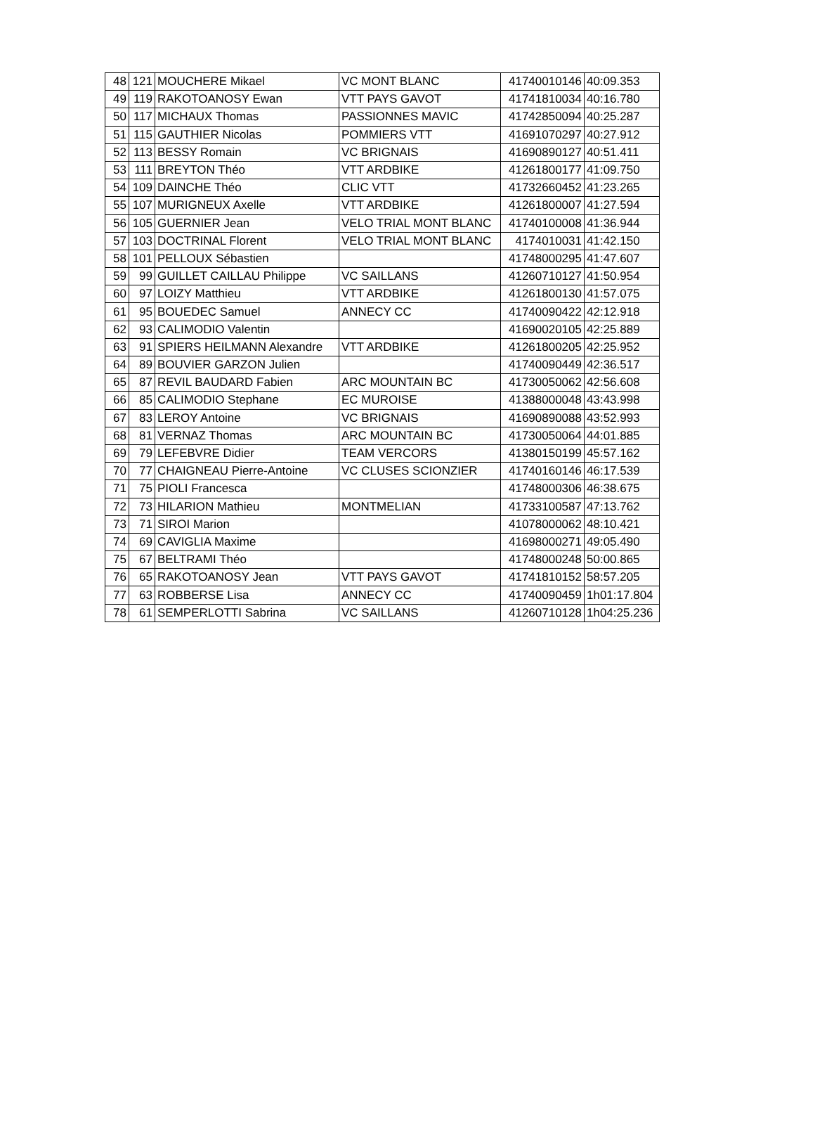| 48 | 121 | MOUCHERE Mikael | VC MONT BLANC | 41740010146 | 40:09.353 |
| 49 | 119 | RAKOTOANOSY Ewan | VTT PAYS GAVOT | 41741810034 | 40:16.780 |
| 50 | 117 | MICHAUX Thomas | PASSIONNES MAVIC | 41742850094 | 40:25.287 |
| 51 | 115 | GAUTHIER Nicolas | POMMIERS VTT | 41691070297 | 40:27.912 |
| 52 | 113 | BESSY Romain | VC BRIGNAIS | 41690890127 | 40:51.411 |
| 53 | 111 | BREYTON Théo | VTT ARDBIKE | 41261800177 | 41:09.750 |
| 54 | 109 | DAINCHE Théo | CLIC VTT | 41732660452 | 41:23.265 |
| 55 | 107 | MURIGNEUX Axelle | VTT ARDBIKE | 41261800007 | 41:27.594 |
| 56 | 105 | GUERNIER Jean | VELO TRIAL MONT BLANC | 41740100008 | 41:36.944 |
| 57 | 103 | DOCTRINAL Florent | VELO TRIAL MONT BLANC | 4174010031 | 41:42.150 |
| 58 | 101 | PELLOUX Sébastien | | 41748000295 | 41:47.607 |
| 59 | 99 | GUILLET CAILLAU Philippe | VC SAILLANS | 41260710127 | 41:50.954 |
| 60 | 97 | LOIZY Matthieu | VTT ARDBIKE | 41261800130 | 41:57.075 |
| 61 | 95 | BOUEDEC Samuel | ANNECY CC | 41740090422 | 42:12.918 |
| 62 | 93 | CALIMODIO Valentin | | 41690020105 | 42:25.889 |
| 63 | 91 | SPIERS HEILMANN Alexandre | VTT ARDBIKE | 41261800205 | 42:25.952 |
| 64 | 89 | BOUVIER GARZON Julien | | 41740090449 | 42:36.517 |
| 65 | 87 | REVIL BAUDARD Fabien | ARC MOUNTAIN BC | 41730050062 | 42:56.608 |
| 66 | 85 | CALIMODIO Stephane | EC MUROISE | 41388000048 | 43:43.998 |
| 67 | 83 | LEROY Antoine | VC BRIGNAIS | 41690890088 | 43:52.993 |
| 68 | 81 | VERNAZ Thomas | ARC MOUNTAIN BC | 41730050064 | 44:01.885 |
| 69 | 79 | LEFEBVRE Didier | TEAM VERCORS | 41380150199 | 45:57.162 |
| 70 | 77 | CHAIGNEAU Pierre-Antoine | VC CLUSES SCIONZIER | 41740160146 | 46:17.539 |
| 71 | 75 | PIOLI Francesca | | 41748000306 | 46:38.675 |
| 72 | 73 | HILARION Mathieu | MONTMELIAN | 41733100587 | 47:13.762 |
| 73 | 71 | SIROI Marion | | 41078000062 | 48:10.421 |
| 74 | 69 | CAVIGLIA Maxime | | 41698000271 | 49:05.490 |
| 75 | 67 | BELTRAMI Théo | | 41748000248 | 50:00.865 |
| 76 | 65 | RAKOTOANOSY Jean | VTT PAYS GAVOT | 41741810152 | 58:57.205 |
| 77 | 63 | ROBBERSE Lisa | ANNECY CC | 41740090459 | 1h01:17.804 |
| 78 | 61 | SEMPERLOTTI Sabrina | VC SAILLANS | 41260710128 | 1h04:25.236 |